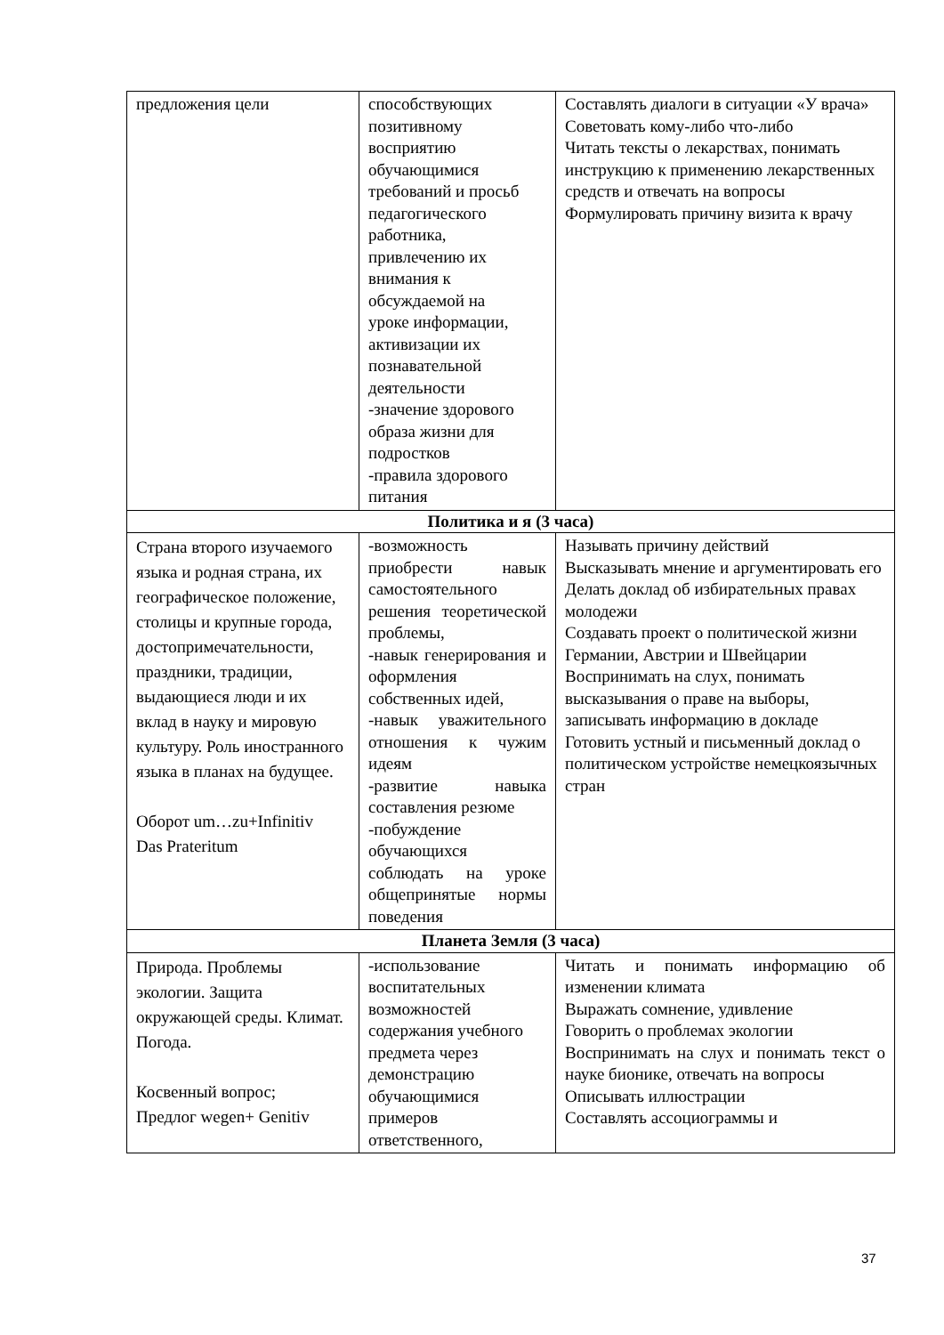| предложения цели | способствующих позитивному восприятию обучающимися требований и просьб педагогического работника, привлечению их внимания к обсуждаемой на уроке информации, активизации их познавательной деятельности -значение здорового образа жизни для подростков -правила здорового питания | Составлять диалоги в ситуации «У врача» Советовать кому-либо что-либо Читать тексты о лекарствах, понимать инструкцию к применению лекарственных средств и отвечать на вопросы Формулировать причину визита к врачу |
| Политика и я (3 часа) | | |
| Страна второго изучаемого языка и родная страна, их географическое положение, столицы и крупные города, достопримечательности, праздники, традиции, выдающиеся люди и их вклад в науку и мировую культуру. Роль иностранного языка в планах на будущее. Оборот um…zu+Infinitiv Das Prateritum | -возможность приобрести навык самостоятельного решения теоретической проблемы, -навык генерирования и оформления собственных идей, -навык уважительного отношения к чужим идеям -развитие навыка составления резюме -побуждение обучающихся соблюдать на уроке общепринятые нормы поведения | Называть причину действий Высказывать мнение и аргументировать его Делать доклад об избирательных правах молодежи Создавать проект о политической жизни Германии, Австрии и Швейцарии Воспринимать на слух, понимать высказывания о праве на выборы, записывать информацию в докладе Готовить устный и письменный доклад о политическом устройстве немецкоязычных стран |
| Планета Земля (3 часа) | | |
| Природа. Проблемы экологии. Защита окружающей среды. Климат. Погода. Косвенный вопрос; Предлог wegen+ Genitiv | -использование воспитательных возможностей содержания учебного предмета через демонстрацию обучающимися примеров ответственного, | Читать и понимать информацию об изменении климата Выражать сомнение, удивление Говорить о проблемах экологии Воспринимать на слух и понимать текст о науке бионике, отвечать на вопросы Описывать иллюстрации Составлять ассоциограммы и |
37